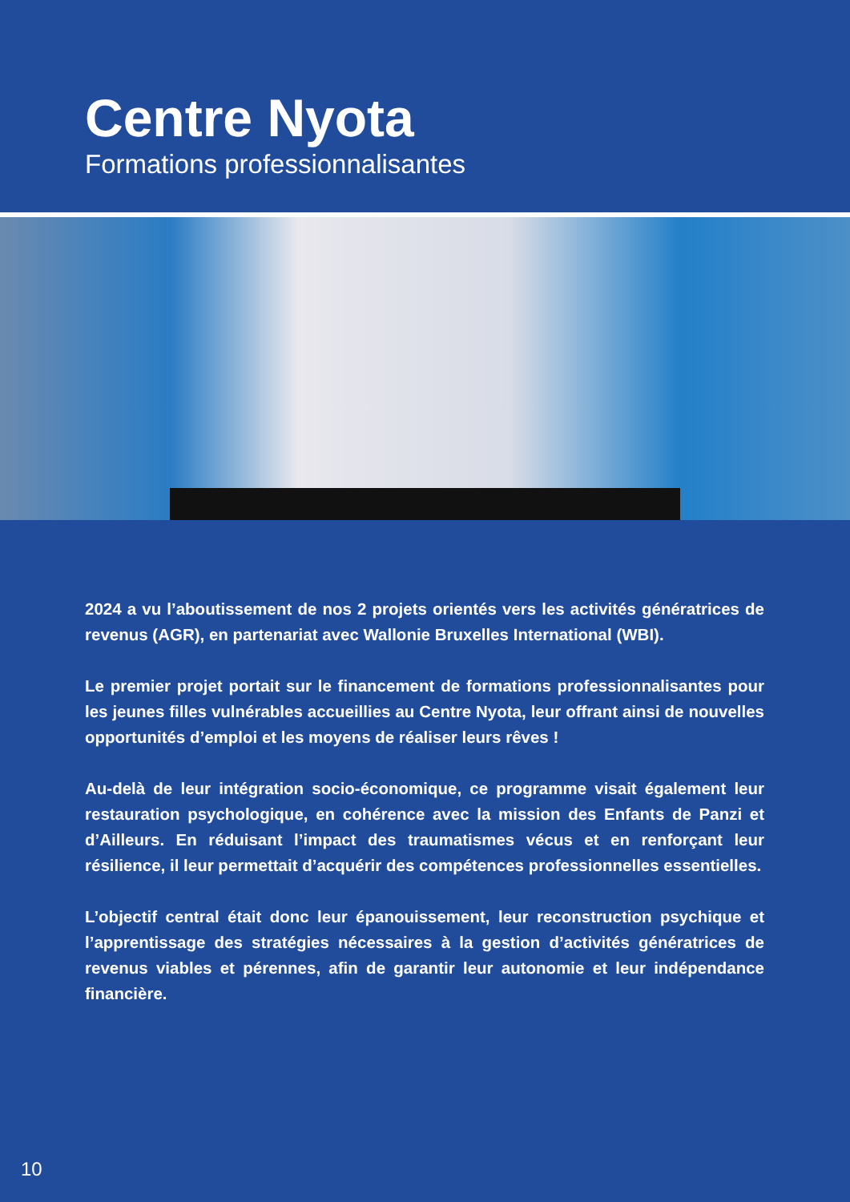Centre Nyota
Formations professionnalisantes
2024 a vu l’aboutissement de nos 2 projets orientés vers les activités génératrices de revenus (AGR), en partenariat avec Wallonie Bruxelles International (WBI).
Le premier projet portait sur le financement de formations professionnalisantes pour les jeunes filles vulnérables accueillies au Centre Nyota, leur offrant ainsi de nouvelles opportunités d’emploi et les moyens de réaliser leurs rêves !
Au-delà de leur intégration socio-économique, ce programme visait également leur restauration psychologique, en cohérence avec la mission des Enfants de Panzi et d’Ailleurs. En réduisant l’impact des traumatismes vécus et en renforçant leur résilience, il leur permettait d’acquérir des compétences professionnelles essentielles.
L’objectif central était donc leur épanouissement, leur reconstruction psychique et l’apprentissage des stratégies nécessaires à la gestion d’activités génératrices de revenus viables et pérennes, afin de garantir leur autonomie et leur indépendance financière.
10